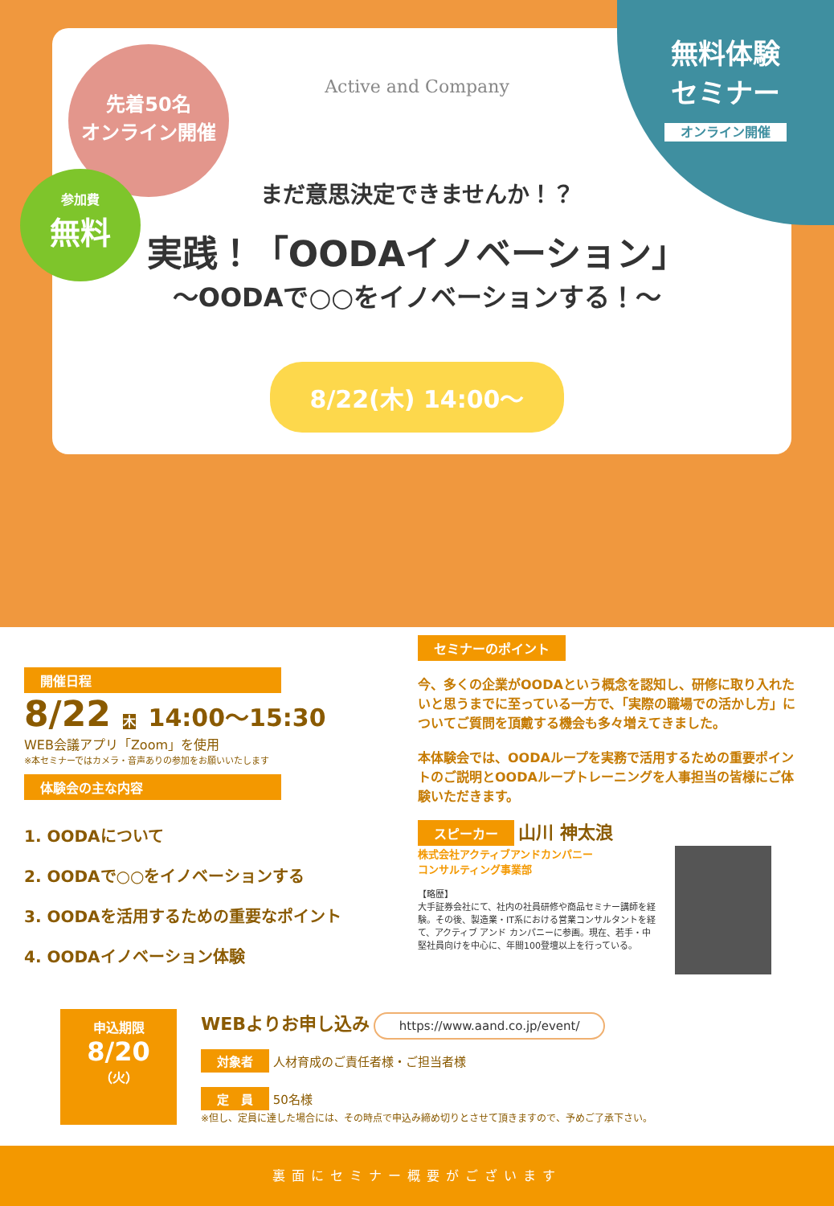無料体験
セミナー
オンライン開催
先着50名
オンライン開催
参加費
無料
Active and Company
まだ意思決定できませんか！？
実践！「OODAイノベーション」
〜OODAで○○をイノベーションする！〜
8/22(木) 14:00〜
開催日程
8/22 木 14:00〜15:30
WEB会議アプリ「Zoom」を使用
※本セミナーではカメラ・音声ありの参加をお願いいたします
体験会の主な内容
1. OODAについて
2. OODAで○○をイノベーションする
3. OODAを活用するための重要なポイント
4. OODAイノベーション体験
セミナーのポイント
今、多くの企業がOODAという概念を認知し、研修に取り入れたいと思うまでに至っている一方で、「実際の職場での活かし方」についてご質問を頂戴する機会も多々増えてきました。
本体験会では、OODAループを実務で活用するための重要ポイントのご説明とOODAループトレーニングを人事担当の皆様にご体験いただきます。
スピーカー
山川 神太浪
株式会社アクティブアンドカンパニー
コンサルティング事業部
【略歴】
大手証券会社にて、社内の社員研修や商品セミナー講師を経験。その後、製造業・IT系における営業コンサルタントを経て、アクティブ アンド カンパニーに参画。現在、若手・中堅社員向けを中心に、年間100登壇以上を行っている。
申込期限
8/20
（火）
WEBよりお申し込み https://www.aand.co.jp/event/
対象者 人材育成のご責任者様・ご担当者様
定　員 50名様
※但し、定員に達した場合には、その時点で申込み締め切りとさせて頂きますので、予めご了承下さい。
裏面にセミナー概要がございます